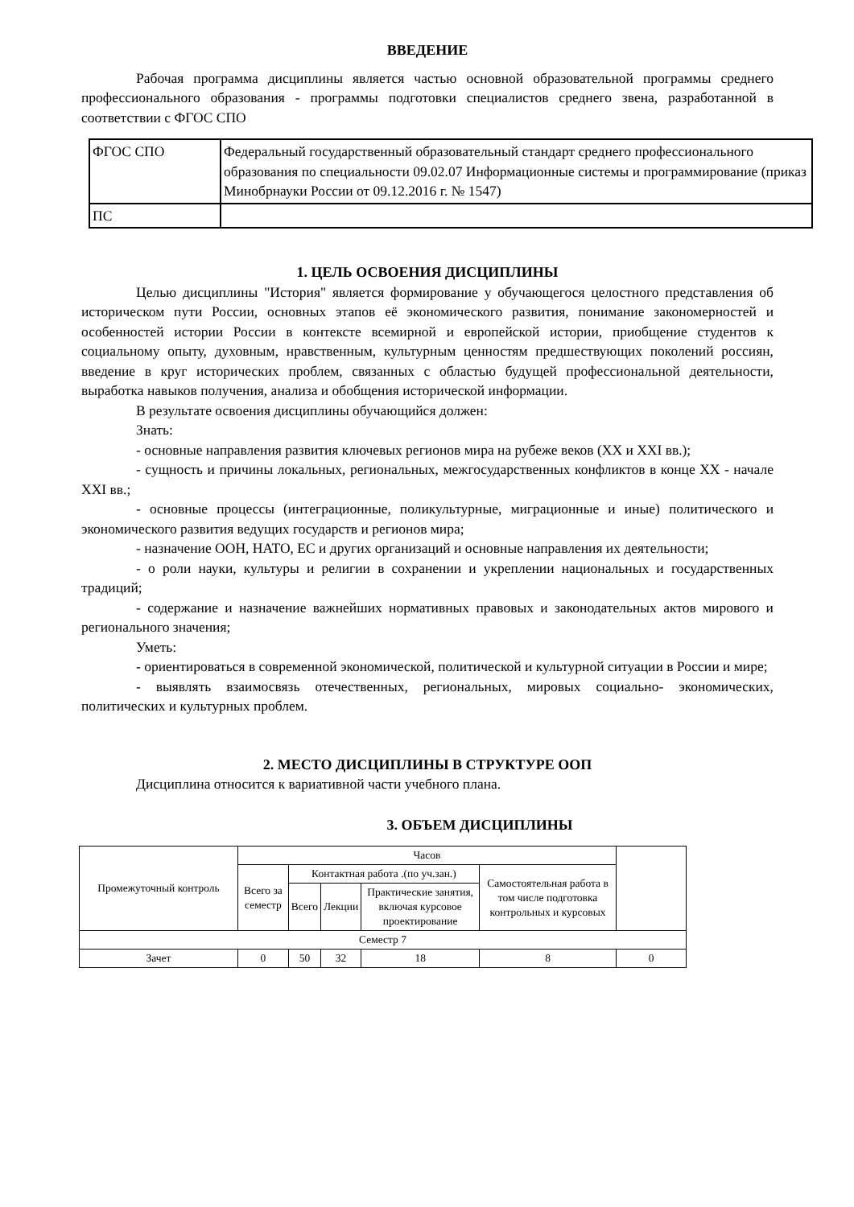ВВЕДЕНИЕ
Рабочая программа дисциплины является частью основной образовательной программы среднего профессионального образования - программы подготовки специалистов среднего звена, разработанной в соответствии с ФГОС СПО
| ФГОС СПО | Федеральный государственный образовательный стандарт среднего профессионального образования по специальности 09.02.07 Информационные системы и программирование (приказ Минобрнауки России от 09.12.2016 г. № 1547) |
| ПС | |
1. ЦЕЛЬ ОСВОЕНИЯ ДИСЦИПЛИНЫ
Целью дисциплины "История" является формирование у обучающегося целостного представления об историческом пути России, основных этапов её экономического развития, понимание закономерностей и особенностей истории России в контексте всемирной и европейской истории, приобщение студентов к социальному опыту, духовным, нравственным, культурным ценностям предшествующих поколений россиян, введение в круг исторических проблем, связанных с областью будущей профессиональной деятельности, выработка навыков получения, анализа и обобщения исторической информации.
В результате освоения дисциплины обучающийся должен:
Знать:
- основные направления развития ключевых регионов мира на рубеже веков (XX и XXI вв.);
- сущность и причины локальных, региональных, межгосударственных конфликтов в конце XX - начале XXI вв.;
- основные процессы (интеграционные, поликультурные, миграционные и иные) политического и экономического развития ведущих государств и регионов мира;
- назначение ООН, НАТО, ЕС и других организаций и основные направления их деятельности;
- о роли науки, культуры и религии в сохранении и укреплении национальных и государственных традиций;
- содержание и назначение важнейших нормативных правовых и законодательных актов мирового и регионального значения;
Уметь:
- ориентироваться в современной экономической, политической и культурной ситуации в России и мире;
- выявлять взаимосвязь отечественных, региональных, мировых социально- экономических, политических и культурных проблем.
2. МЕСТО ДИСЦИПЛИНЫ В СТРУКТУРЕ ООП
Дисциплина относится к вариативной части учебного плана.
3. ОБЪЕМ ДИСЦИПЛИНЫ
| Промежуточный контроль | Часов | | | | | |
| | Всего за семестр | Контактная работа .(по уч.зан.) | | | Самостоятельная работа в том числе подготовка контрольных и курсовых | |
| | | Всего | Лекции | Практические занятия, включая курсовое проектирование | | |
| Семестр 7 | | | | | | |
| Зачет | 0 | 50 | 32 | 18 | 8 | 0 |